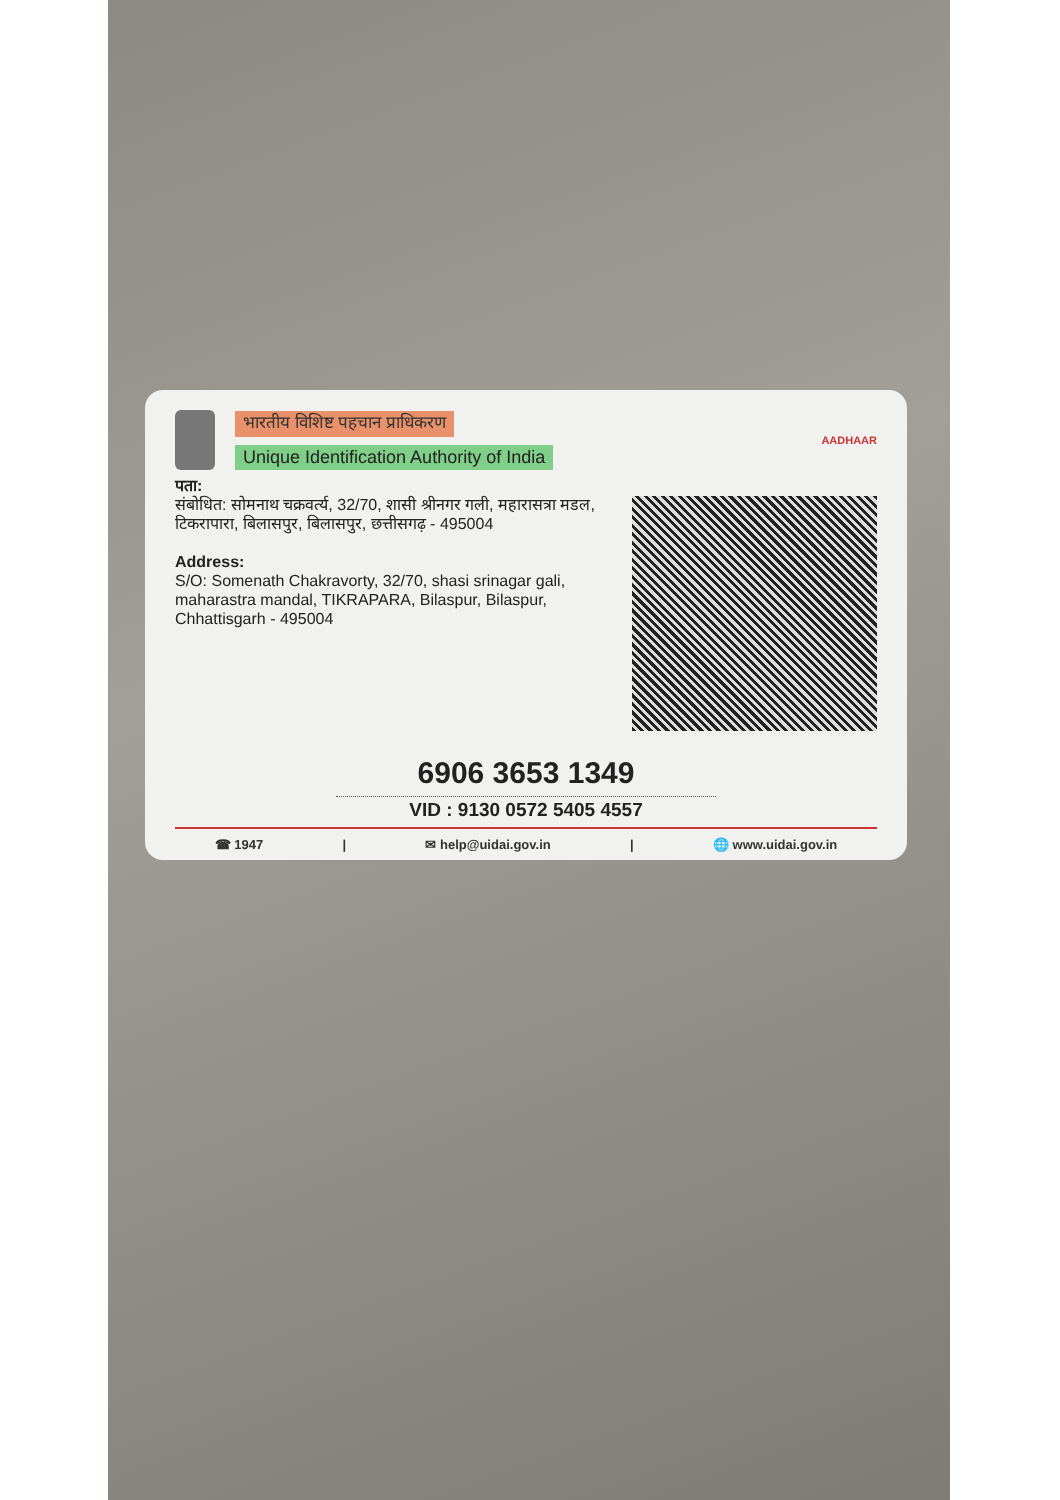भारतीय विशिष्ट पहचान प्राधिकरण
Unique Identification Authority of India
AADHAAR
पता:
संबोधित: सोमनाथ चक्रवर्त्य, 32/70, शासी श्रीनगर गली, महारासत्रा मडल, टिकरापारा, बिलासपुर, बिलासपुर, छत्तीसगढ़ - 495004
Address:
S/O: Somenath Chakravorty, 32/70, shasi srinagar gali, maharastra mandal, TIKRAPARA, Bilaspur, Bilaspur, Chhattisgarh - 495004
6906 3653 1349
VID : 9130 0572 5405 4557
☎ 1947 | ✉ help@uidai.gov.in | 🌐 www.uidai.gov.in